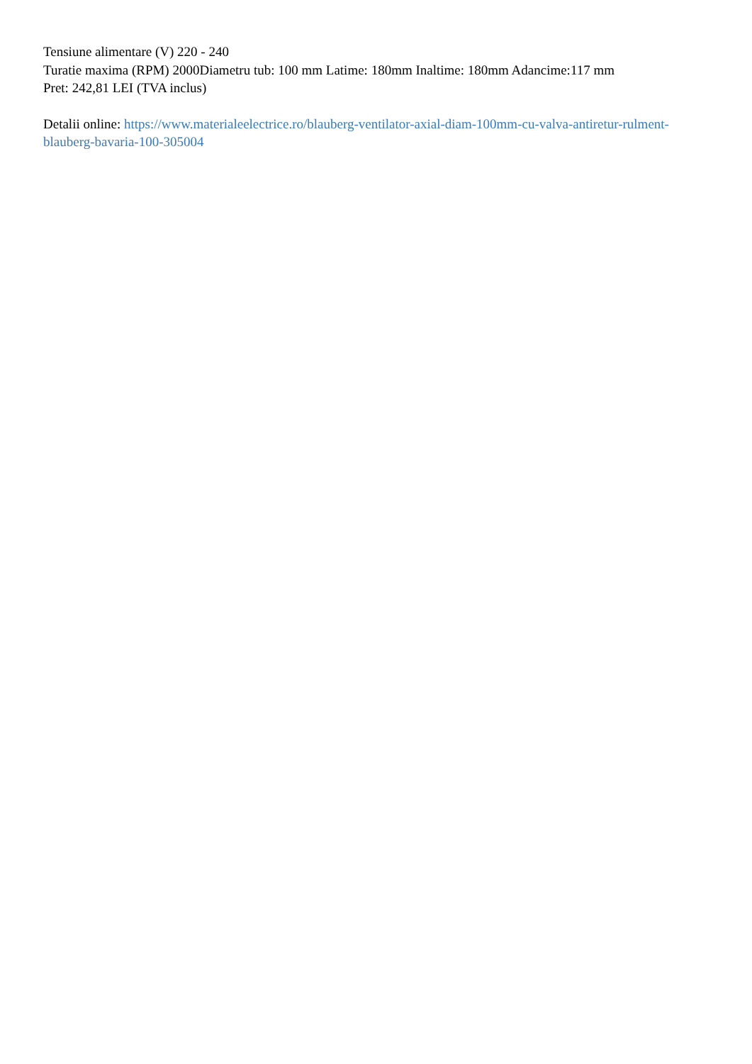Tensiune alimentare (V) 220 - 240
Turatie maxima (RPM) 2000Diametru tub: 100 mm Latime: 180mm Inaltime: 180mm Adancime:117 mm
Pret: 242,81 LEI (TVA inclus)
Detalii online: https://www.materialeelectrice.ro/blauberg-ventilator-axial-diam-100mm-cu-valva-antiretur-rulment-blauberg-bavaria-100-305004